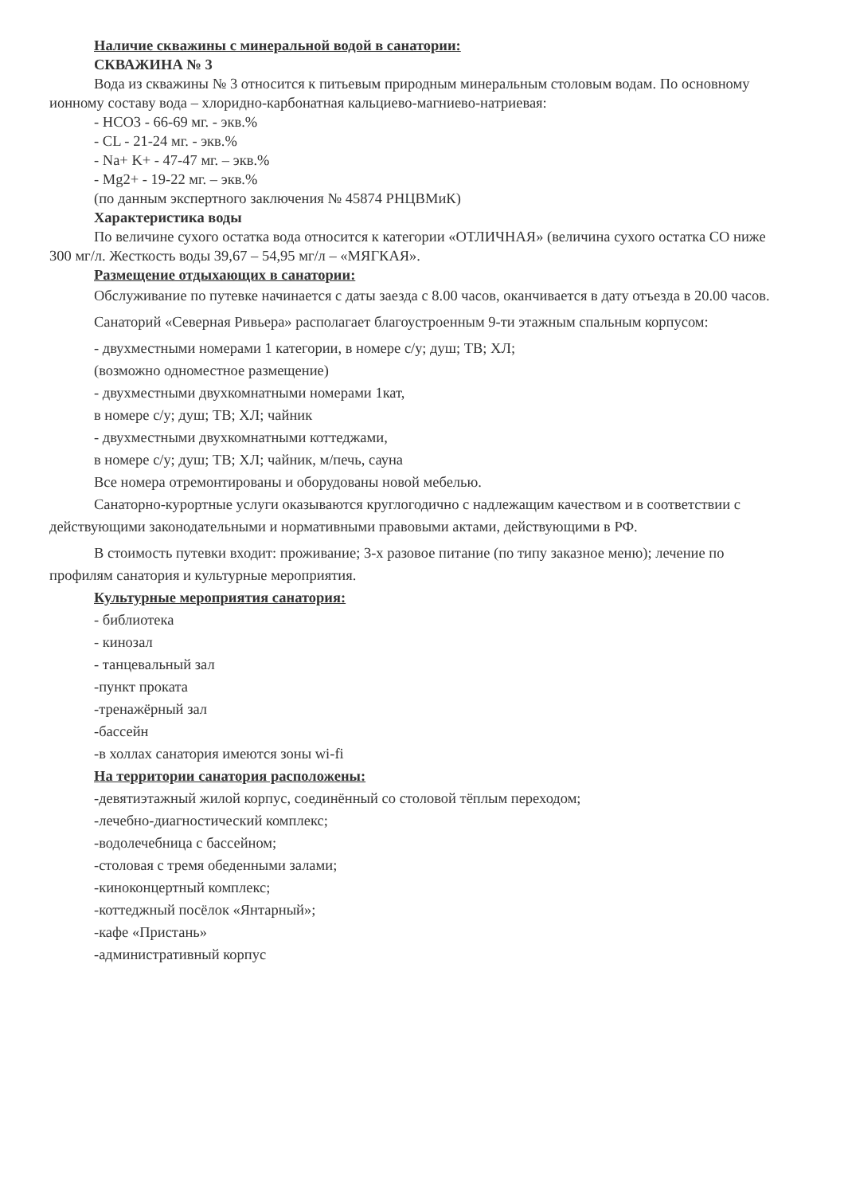Наличие скважины с минеральной водой в санатории:
СКВАЖИНА № 3
Вода из скважины № 3 относится к питьевым природным минеральным столовым водам. По основному ионному составу вода – хлоридно-карбонатная кальциево-магниево-натриевая:
- HCO3 - 66-69 мг. - экв.%
- CL - 21-24 мг. - экв.%
- Na+ K+ - 47-47 мг. – экв.%
- Mg2+ - 19-22 мг. – экв.%
(по данным экспертного заключения № 45874 РНЦВМиК)
Характеристика воды
По величине сухого остатка вода относится к категории «ОТЛИЧНАЯ» (величина сухого остатка СО ниже 300 мг/л. Жесткость воды 39,67 – 54,95 мг/л – «МЯГКАЯ».
Размещение отдыхающих в санатории:
Обслуживание по путевке начинается с даты заезда с 8.00 часов, оканчивается в дату отъезда в 20.00 часов.
Санаторий «Северная Ривьера» располагает благоустроенным 9-ти этажным спальным корпусом:
- двухместными номерами 1 категории, в номере с/у; душ; ТВ; ХЛ;
(возможно одноместное размещение)
- двухместными двухкомнатными номерами 1кат,
в номере с/у; душ; ТВ; ХЛ; чайник
- двухместными двухкомнатными коттеджами,
в номере с/у; душ; ТВ; ХЛ; чайник, м/печь, сауна
Все номера отремонтированы и оборудованы новой мебелью.
Санаторно-курортные услуги оказываются круглогодично с надлежащим качеством и в соответствии с действующими законодательными и нормативными правовыми актами, действующими в РФ.
В стоимость путевки входит: проживание; 3-х разовое питание (по типу заказное меню); лечение по профилям санатория и культурные мероприятия.
Культурные мероприятия санатория:
- библиотека
- кинозал
- танцевальный зал
-пункт проката
-тренажёрный зал
-бассейн
-в холлах санатория имеются зоны wi-fi
На территории санатория расположены:
-девятиэтажный жилой корпус, соединённый со столовой тёплым переходом;
-лечебно-диагностический комплекс;
-водолечебница с бассейном;
-столовая с тремя обеденными залами;
-киноконцертный комплекс;
-коттеджный посёлок «Янтарный»;
-кафе «Пристань»
-административный корпус